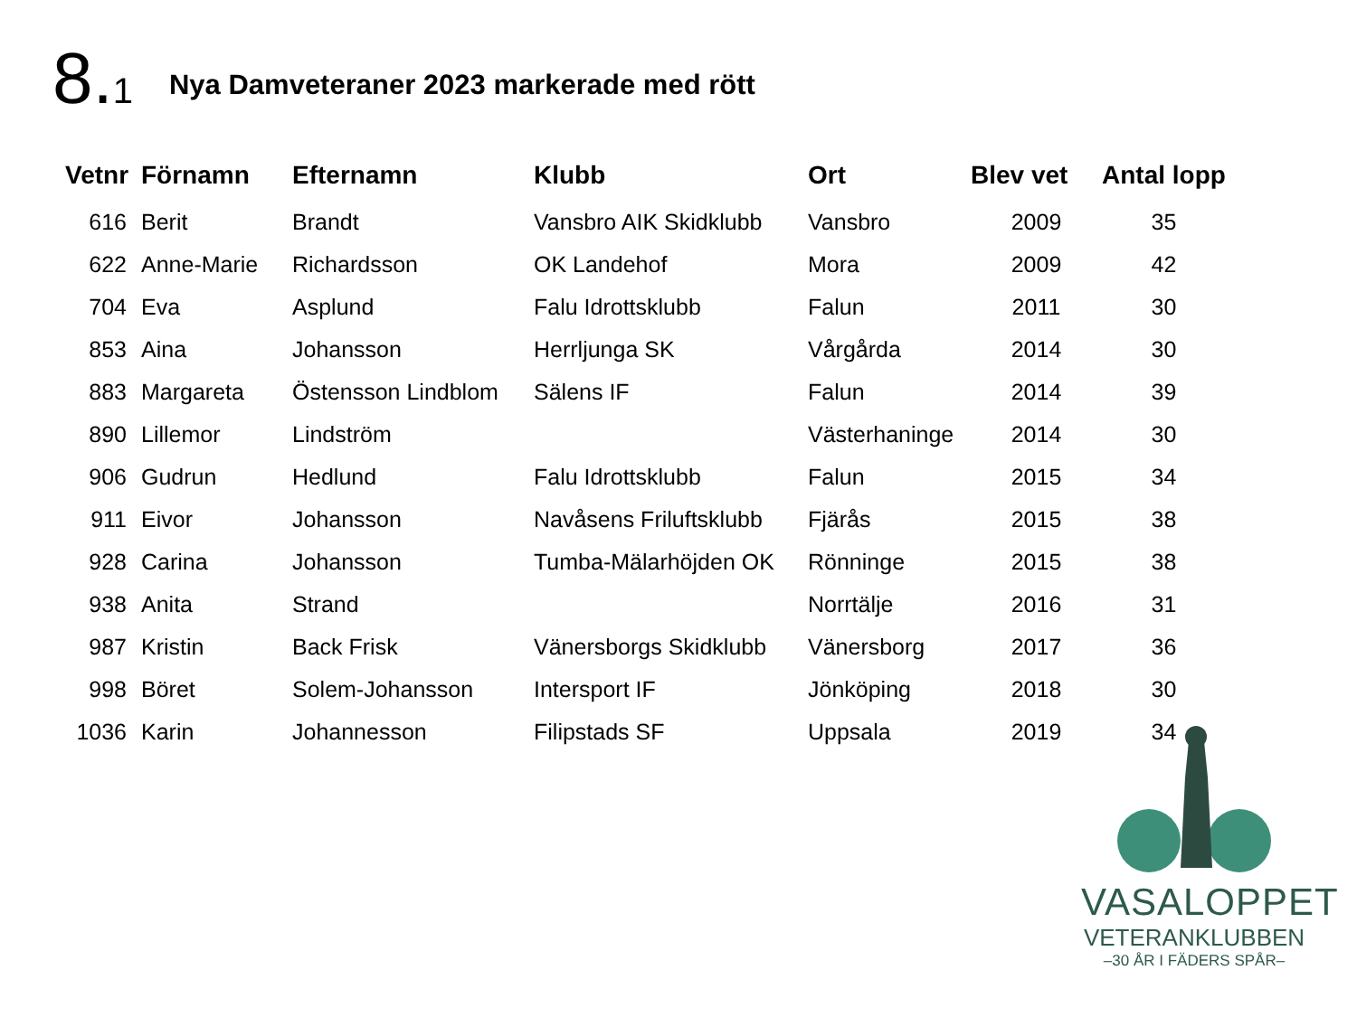8.1
Nya Damveteraner 2023 markerade med rött
| Vetnr | Förnamn | Efternamn | Klubb | Ort | Blev vet | Antal lopp |
| --- | --- | --- | --- | --- | --- | --- |
| 616 | Berit | Brandt | Vansbro AIK Skidklubb | Vansbro | 2009 | 35 |
| 622 | Anne-Marie | Richardsson | OK Landehof | Mora | 2009 | 42 |
| 704 | Eva | Asplund | Falu Idrottsklubb | Falun | 2011 | 30 |
| 853 | Aina | Johansson | Herrljunga SK | Vårgårda | 2014 | 30 |
| 883 | Margareta | Östensson Lindblom | Sälens IF | Falun | 2014 | 39 |
| 890 | Lillemor | Lindström | | Västerhaninge | 2014 | 30 |
| 906 | Gudrun | Hedlund | Falu Idrottsklubb | Falun | 2015 | 34 |
| 911 | Eivor | Johansson | Navåsens Friluftsklubb | Fjärås | 2015 | 38 |
| 928 | Carina | Johansson | Tumba-Mälarhöjden OK | Rönninge | 2015 | 38 |
| 938 | Anita | Strand | | Norrtälje | 2016 | 31 |
| 987 | Kristin | Back Frisk | Vänersborgs Skidklubb | Vänersborg | 2017 | 36 |
| 998 | Böret | Solem-Johansson | Intersport IF | Jönköping | 2018 | 30 |
| 1036 | Karin | Johannesson | Filipstads SF | Uppsala | 2019 | 34 |
VASALOPPET
VETERANKLUBBEN
–30 ÅR I FÄDERS SPÅR–